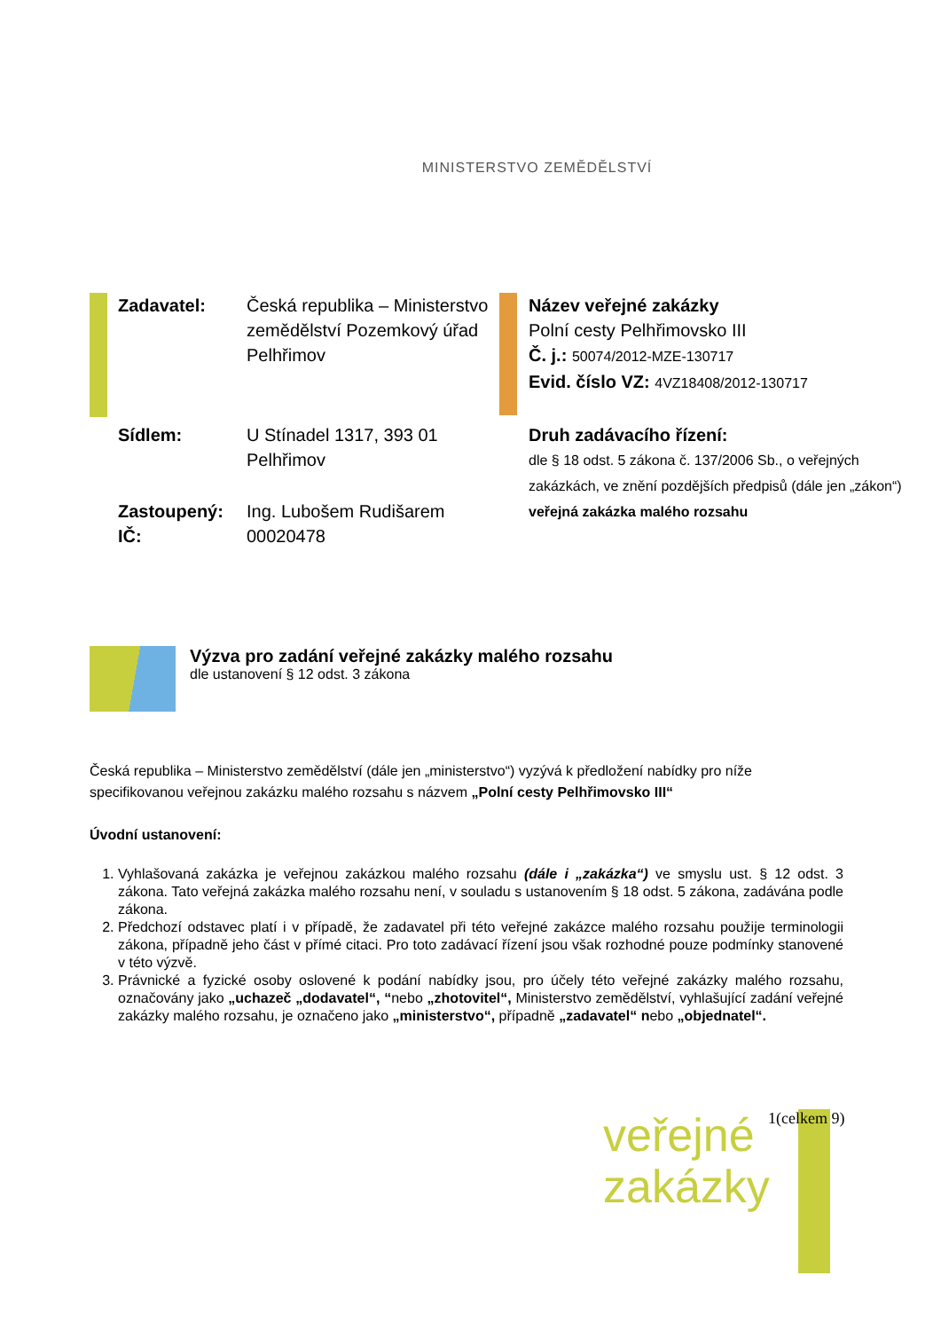MINISTERSTVO ZEMĚDĚLSTVÍ
Zadavatel: Česká republika – Ministerstvo zemědělství Pozemkový úřad Pelhřimov
Sídlem: U Stínadel 1317, 393 01 Pelhřimov
Zastoupený: Ing. Lubošem Rudišarem
IČ: 00020478
Název veřejné zakázky
Polní cesty Pelhřimovsko III
Č. j.: 50074/2012-MZE-130717
Evid. číslo VZ: 4VZ18408/2012-130717
Druh zadávacího řízení:
dle § 18 odst. 5 zákona č. 137/2006 Sb., o veřejných zakázkách, ve znění pozdějších předpisů (dále jen „zákon“) veřejná zakázka malého rozsahu
Výzva pro zadání veřejné zakázky malého rozsahu
dle ustanovení § 12 odst. 3 zákona
Česká republika – Ministerstvo zemědělství (dále jen „ministerstvo“) vyzývá k předložení nabídky pro níže specifikovanou veřejnou zakázku malého rozsahu s názvem „Polní cesty Pelhřimovsko III“
Úvodní ustanovení:
1. Vyhlašovaná zakázka je veřejnou zakázkou malého rozsahu (dále i „zakázka“) ve smyslu ust. § 12 odst. 3 zákona. Tato veřejná zakázka malého rozsahu není, v souladu s ustanovením § 18 odst. 5 zákona, zadávána podle zákona.
2. Předchozí odstavec platí i v případě, že zadavatel při této veřejné zakázce malého rozsahu použije terminologii zákona, případně jeho část v přímé citaci. Pro toto zadávací řízení jsou však rozhodné pouze podmínky stanovené v této výzvě.
3. Právnické a fyzické osoby oslovené k podání nabídky jsou, pro účely této veřejné zakázky malého rozsahu, označovány jako „uchazeč „dodavatel“, “nebo „zhotovitel“, Ministerstvo zemědělství, vyhlašující zadání veřejné zakázky malého rozsahu, je označeno jako „ministerstvo“, případně „zadavatel“ nebo „objednatel“.
veřejné
zakázky
1(celkem 9)